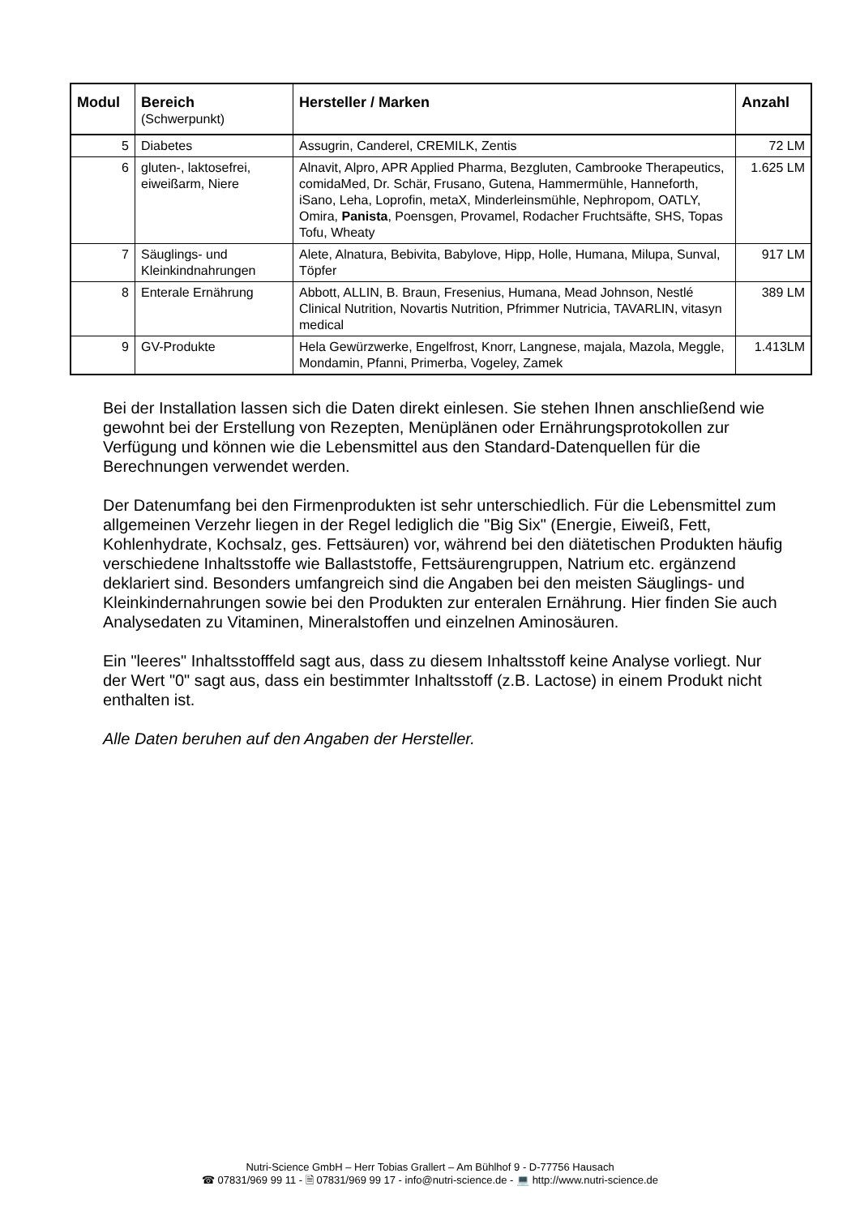| Modul | Bereich (Schwerpunkt) | Hersteller / Marken | Anzahl |
| --- | --- | --- | --- |
| 5 | Diabetes | Assugrin, Canderel, CREMILK, Zentis | 72 LM |
| 6 | gluten-, laktosefrei, eiweißarm, Niere | Alnavit, Alpro, APR Applied Pharma, Bezgluten, Cambrooke Therapeutics, comidaMed, Dr. Schär, Frusano, Gutena, Hammermühle, Hanneforth, iSano, Leha, Loprofin, metaX, Minderleinsmühle, Nephropom, OATLY, Omira, Panista , Poensgen, Provamel, Rodacher Fruchtsäfte, SHS, Topas Tofu, Wheaty | 1.625 LM |
| 7 | Säuglings- und Kleinkindnahrungen | Alete, Alnatura, Bebivita, Babylove, Hipp, Holle, Humana, Milupa, Sunval, Töpfer | 917 LM |
| 8 | Enterale Ernährung | Abbott, ALLIN, B. Braun, Fresenius, Humana, Mead Johnson, Nestlé Clinical Nutrition, Novartis Nutrition, Pfrimmer Nutricia, TAVARLIN, vitasyn medical | 389 LM |
| 9 | GV-Produkte | Hela Gewürzwerke, Engelfrost, Knorr, Langnese, majala, Mazola, Meggle, Mondamin, Pfanni, Primerba, Vogeley, Zamek | 1.413LM |
Bei der Installation lassen sich die Daten direkt einlesen. Sie stehen Ihnen anschließend wie gewohnt bei der Erstellung von Rezepten, Menüplänen oder Ernährungsprotokollen zur Verfügung und können wie die Lebensmittel aus den Standard-Datenquellen für die Berechnungen verwendet werden.
Der Datenumfang bei den Firmenprodukten ist sehr unterschiedlich. Für die Lebensmittel zum allgemeinen Verzehr liegen in der Regel lediglich die "Big Six" (Energie, Eiweiß, Fett, Kohlenhydrate, Kochsalz, ges. Fettsäuren) vor, während bei den diätetischen Produkten häufig verschiedene Inhaltsstoffe wie Ballaststoffe, Fettsäurengruppen, Natrium etc. ergänzend deklariert sind. Besonders umfangreich sind die Angaben bei den meisten Säuglings- und Kleinkindernahrungen sowie bei den Produkten zur enteralen Ernährung. Hier finden Sie auch Analysedaten zu Vitaminen, Mineralstoffen und einzelnen Aminosäuren.
Ein "leeres" Inhaltsstofffeld sagt aus, dass zu diesem Inhaltsstoff keine Analyse vorliegt. Nur der Wert "0" sagt aus, dass ein bestimmter Inhaltsstoff (z.B. Lactose) in einem Produkt nicht enthalten ist.
Alle Daten beruhen auf den Angaben der Hersteller.
Nutri-Science GmbH – Herr Tobias Grallert – Am Bühlhof 9 - D-77756 Hausach
☎ 07831/969 99 11 - 🗎 07831/969 99 17 - info@nutri-science.de - 💻 http://www.nutri-science.de